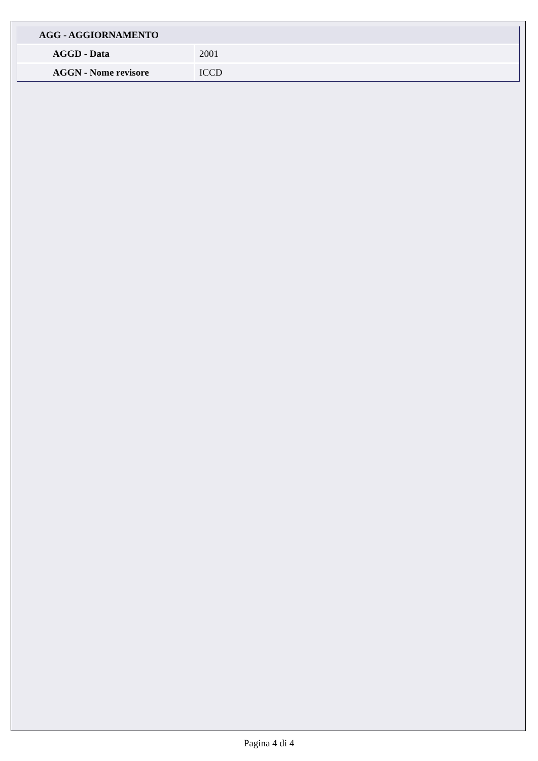| AGG - AGGIORNAMENTO | |
| --- | --- |
| AGGD - Data | 2001 |
| AGGN - Nome revisore | ICCD |
Pagina 4 di 4